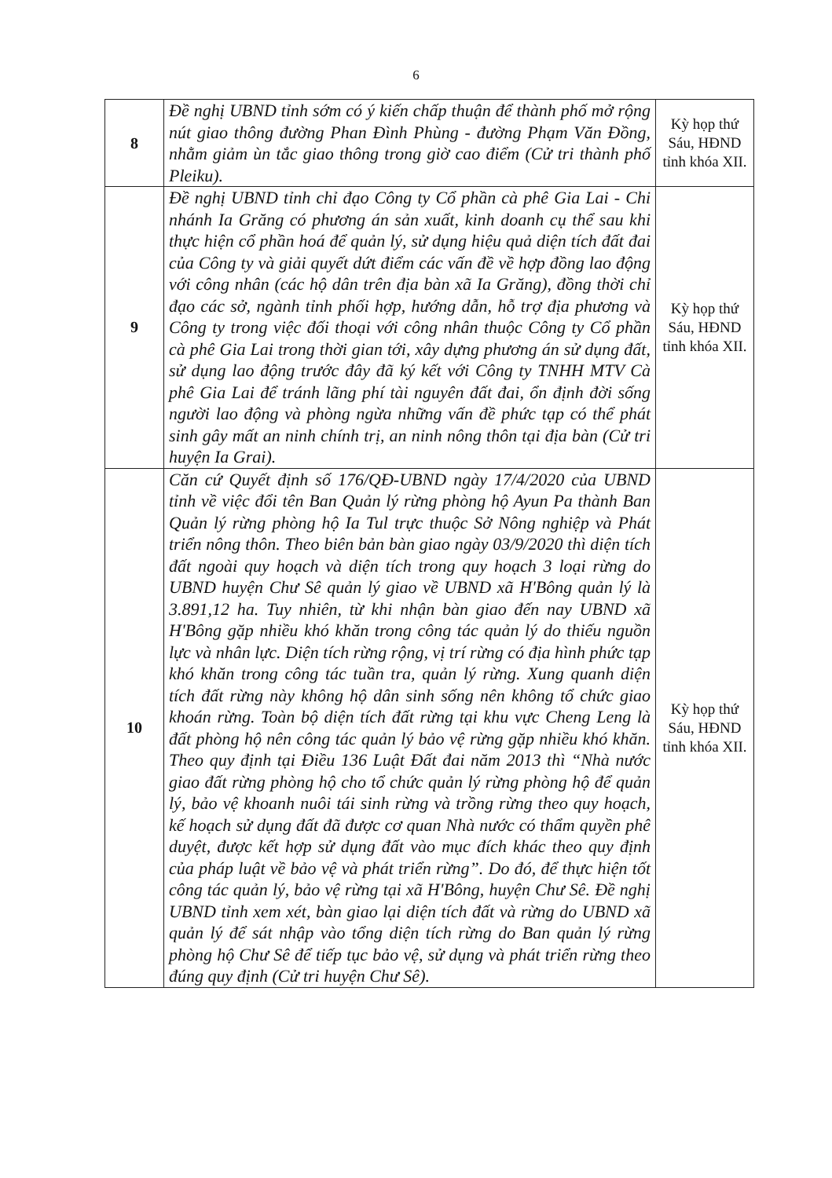6
| 8 | Đề nghị UBND tỉnh sớm có ý kiến chấp thuận để thành phố mở rộng nút giao thông đường Phan Đình Phùng - đường Phạm Văn Đồng, nhằm giảm ùn tắc giao thông trong giờ cao điểm (Cử tri thành phố Pleiku). | Kỳ họp thứ Sáu, HĐND tỉnh khóa XII. |
| 9 | Đề nghị UBND tỉnh chỉ đạo Công ty Cổ phần cà phê Gia Lai - Chi nhánh Ia Grăng có phương án sản xuất, kinh doanh cụ thể sau khi thực hiện cổ phần hoá để quản lý, sử dụng hiệu quả diện tích đất đai của Công ty và giải quyết dứt điểm các vấn đề về hợp đồng lao động với công nhân (các hộ dân trên địa bàn xã Ia Grăng), đồng thời chỉ đạo các sở, ngành tỉnh phối hợp, hướng dẫn, hỗ trợ địa phương và Công ty trong việc đối thoại với công nhân thuộc Công ty Cổ phần cà phê Gia Lai trong thời gian tới, xây dựng phương án sử dụng đất, sử dụng lao động trước đây đã ký kết với Công ty TNHH MTV Cà phê Gia Lai để tránh lãng phí tài nguyên đất đai, ổn định đời sống người lao động và phòng ngừa những vấn đề phức tạp có thể phát sinh gây mất an ninh chính trị, an ninh nông thôn tại địa bàn (Cử tri huyện Ia Grai). | Kỳ họp thứ Sáu, HĐND tỉnh khóa XII. |
| 10 | Căn cứ Quyết định số 176/QĐ-UBND ngày 17/4/2020 của UBND tỉnh về việc đổi tên Ban Quản lý rừng phòng hộ Ayun Pa thành Ban Quản lý rừng phòng hộ Ia Tul trực thuộc Sở Nông nghiệp và Phát triển nông thôn. Theo biên bản bàn giao ngày 03/9/2020 thì diện tích đất ngoài quy hoạch và diện tích trong quy hoạch 3 loại rừng do UBND huyện Chư Sê quản lý giao về UBND xã H'Bông quản lý là 3.891,12 ha. Tuy nhiên, từ khi nhận bàn giao đến nay UBND xã H'Bông gặp nhiều khó khăn trong công tác quản lý do thiếu nguồn lực và nhân lực. Diện tích rừng rộng, vị trí rừng có địa hình phức tạp khó khăn trong công tác tuần tra, quản lý rừng. Xung quanh diện tích đất rừng này không hộ dân sinh sống nên không tổ chức giao khoán rừng. Toàn bộ diện tích đất rừng tại khu vực Cheng Leng là đất phòng hộ nên công tác quản lý bảo vệ rừng gặp nhiều khó khăn. Theo quy định tại Điều 136 Luật Đất đai năm 2013 thì “Nhà nước giao đất rừng phòng hộ cho tổ chức quản lý rừng phòng hộ để quản lý, bảo vệ khoanh nuôi tái sinh rừng và trồng rừng theo quy hoạch, kế hoạch sử dụng đất đã được cơ quan Nhà nước có thẩm quyền phê duyệt, được kết hợp sử dụng đất vào mục đích khác theo quy định của pháp luật về bảo vệ và phát triển rừng”. Do đó, để thực hiện tốt công tác quản lý, bảo vệ rừng tại xã H'Bông, huyện Chư Sê. Đề nghị UBND tỉnh xem xét, bàn giao lại diện tích đất và rừng do UBND xã quản lý để sát nhập vào tổng diện tích rừng do Ban quản lý rừng phòng hộ Chư Sê để tiếp tục bảo vệ, sử dụng và phát triển rừng theo đúng quy định (Cử tri huyện Chư Sê). | Kỳ họp thứ Sáu, HĐND tỉnh khóa XII. |